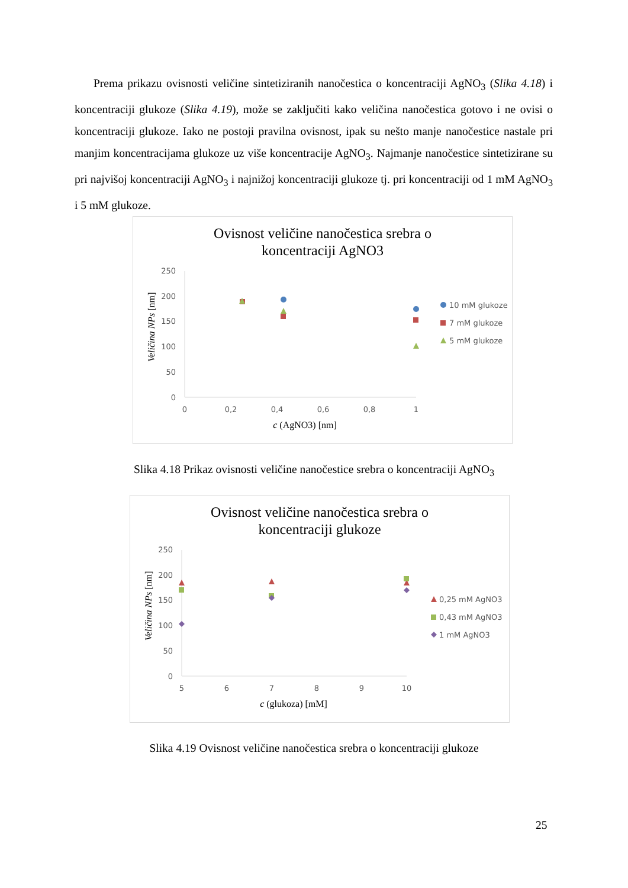Prema prikazu ovisnosti veličine sintetiziranih nanočestica o koncentraciji AgNO<sub>3</sub> (Slika 4.18) i koncentraciji glukoze (Slika 4.19), može se zaključiti kako veličina nanočestica gotovo i ne ovisi o koncentraciji glukoze. Iako ne postoji pravilna ovisnost, ipak su nešto manje nanočestice nastale pri manjim koncentracijama glukoze uz više koncentracije AgNO<sub>3</sub>. Najmanje nanočestice sintetizirane su pri najvišoj koncentraciji AgNO<sub>3</sub> i najnižoj koncentraciji glukoze tj. pri koncentraciji od 1 mM AgNO<sub>3</sub> i 5 mM glukoze.
Ovisnost veličine nanočestica srebra o
koncentraciji AgNO3
250
200
150
100
50
0
0
0,2
0,4
0,6
0,8
1
c (AgNO3) [nm]
Veličina NPs [nm]
10 mM glukoze
7 mM glukoze
5 mM glukoze
Slika 4.18 Prikaz ovisnosti veličine nanočestice srebra o koncentraciji AgNO<sub>3</sub>
Ovisnost veličine nanočestica srebra o
koncentraciji glukoze
250
200
150
100
50
0
5
6
7
8
9
10
c (glukoza) [mM]
Veličina NPs [nm]
0,25 mM AgNO3
0,43 mM AgNO3
1 mM AgNO3
Slika 4.19 Ovisnost veličine nanočestica srebra o koncentraciji glukoze
25